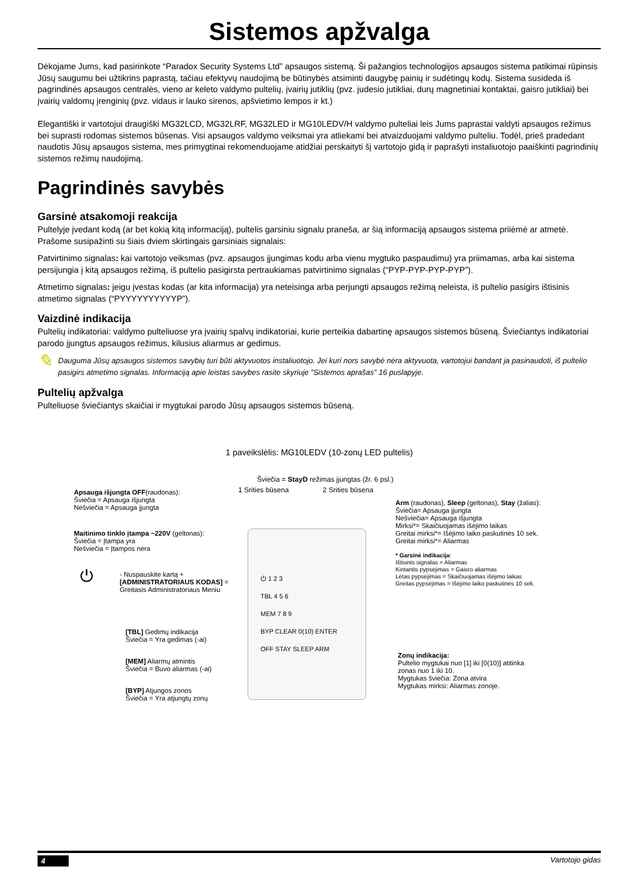Sistemos apžvalga
Dėkojame Jums, kad pasirinkote “Paradox Security Systems Ltd” apsaugos sistemą. Ši pažangios technologijos apsaugos sistema patikimai rūpinsis Jūsų saugumu bei užtikrins paprastą, tačiau efektyvų naudojimą be būtinybės atsiminti daugybę painių ir sudėtingų kodų. Sistema susideda iš pagrindinės apsaugos centralės, vieno ar keleto valdymo pultelių, įvairių jutiklių (pvz. judesio jutikliai, durų magnetiniai kontaktai, gaisro jutikliai) bei įvairių valdomų įrenginių (pvz. vidaus ir lauko sirenos, apšvietimo lempos ir kt.)
Elegantiški ir vartotojui draugiški MG32LCD, MG32LRF, MG32LED ir MG10LEDV/H valdymo pulteliai leis Jums paprastai valdyti apsaugos režimus bei suprasti rodomas sistemos būsenas. Visi apsaugos valdymo veiksmai yra atliekami bei atvaizduojami valdymo pulteliu. Todėl, prieš pradedant naudotis Jūsų apsaugos sistema, mes primygtinai rekomenduojame atidžiai perskaityti šį vartotojo gidą ir paprašyti instaliuotojo paaiškinti pagrindinių sistemos režimų naudojimą.
Pagrindinės savybės
Garsinė atsakomoji reakcija
Pultelyje įvedant kodą (ar bet kokią kitą informaciją), pultelis garsiniu signalu praneša, ar šią informaciją apsaugos sistema priiėmė ar atmetė. Prašome susipažinti su šiais dviem skirtingais garsiniais signalais:
Patvirtinimo signalas: kai vartotojo veiksmas (pvz. apsaugos įjungimas kodu arba vienu mygtuko paspaudimu) yra priimamas, arba kai sistema persijungia į kitą apsaugos režimą, iš pultelio pasigirsta pertraukiamas patvirtinimo signalas (“PYP-PYP-PYP-PYP”).
Atmetimo signalas: jeigu įvestas kodas (ar kita informacija) yra neteisinga arba perjungti apsaugos režimą neleista, iš pultelio pasigirs ištisinis atmetimo signalas (“PYYYYYYYYYYP”).
Vaizdinė indikacija
Pultelių indikatoriai: valdymo pulteliuose yra įvairių spalvų indikatoriai, kurie perteikia dabartinę apsaugos sistemos būseną. Šviečiantys indikatoriai parodo įjungtus apsaugos režimus, kilusius aliarmus ar gedimus.
✎
Dauguma Jūsų apsaugos sistemos savybių turi būti aktyvuotos instaliuotojo. Jei kuri nors savybė nėra aktyvuota, vartotojui bandant ja pasinaudoti, iš pultelio pasigirs atmetimo signalas. Informaciją apie leistas savybes rasite skyriuje ”Sistemos aprašas” 16 puslapyje.
Pultelių apžvalga
Pulteliuose šviečiantys skaičiai ir mygtukai parodo Jūsų apsaugos sistemos būseną.
1 paveikslėlis: MG10LEDV (10-zonų LED pultelis)
Šviečia = StayD režimas įjungtas (žr. 6 psl.)
1 Srities būsena 2 Srities būsena
Apsauga išjungta OFF(raudonas):
Šviečia = Apsauga išjungta
Nešviečia = Apsauga įjungta
Maitinimo tinklo įtampa ~220V (geltonas):
Šviečia = Įtampa yra
Nešviečia = Įtampos nėra
Arm (raudonas), Sleep (geltonas), Stay (žalias):
Šviečia= Apsauga įjungta
Nešviečia= Apsauga išjungta
Mirksi*= Skaičiuojamas išėjimo laikas
Greitai mirksi*= Išėjimo laiko paskutinės 10 sek.
Greitai mirksi*= Aliarmas
* Garsinė indikacija:
Ištisinis signalas = Aliarmas
Kintantis pypsėjimas = Gaisro aliarmas
Lėtas pypsėjimas = Skaičiuojamas išėjimo laikas
Greitas pypsėjimas = Išėjimo laiko paskutinės 10 sek.
⏻
- Nuspauskite kartą +
[ADMINISTRATORIAUS KODAS] =
Greitasis Administratoriaus Meniu
[TBL] Gedimų indikacija
Šviečia = Yra gedimas (-ai)
[MEM] Aliarmų atmintis
Šviečia = Buvo aliarmas (-ai)
[BYP] Atjungos zonos
Šviečia = Yra atjungtų zonų
Zonų indikacija:
Pultelio mygtukai nuo [1] iki [0(10)] atitinka
zonas nuo 1 iki 10.
Mygtukas šviečia: Zona atvira
Mygtukas mirksi: Aliarmas zonoje.
⏻ 1 2 3
TBL 4 5 6
MEM 7 8 9
BYP CLEAR 0(10) ENTER
OFF STAY SLEEP ARM
4 Vartotojo gidas